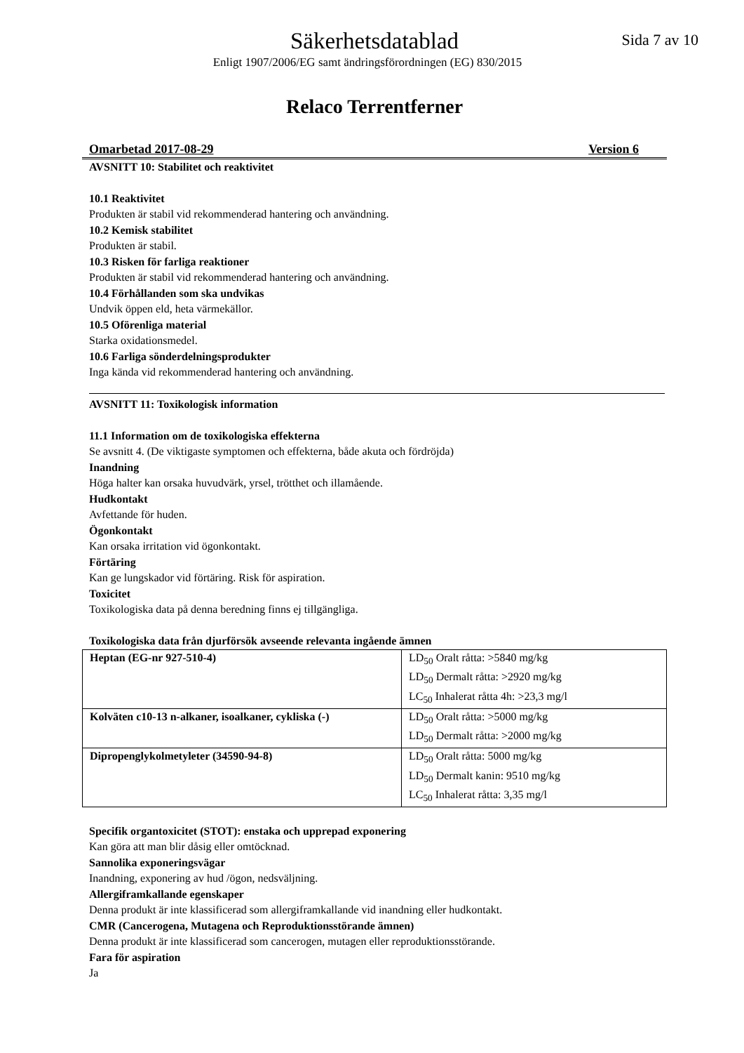Säkerhetsdatablad Sida 7 av 10
Enligt 1907/2006/EG samt ändringsförordningen (EG) 830/2015
Relaco Terrentferner
Omarbetad 2017-08-29 Version 6
AVSNITT 10: Stabilitet och reaktivitet
10.1 Reaktivitet
Produkten är stabil vid rekommenderad hantering och användning.
10.2 Kemisk stabilitet
Produkten är stabil.
10.3 Risken för farliga reaktioner
Produkten är stabil vid rekommenderad hantering och användning.
10.4 Förhållanden som ska undvikas
Undvik öppen eld, heta värmekällor.
10.5 Oförenliga material
Starka oxidationsmedel.
10.6 Farliga sönderdelningsprodukter
Inga kända vid rekommenderad hantering och användning.
AVSNITT 11: Toxikologisk information
11.1 Information om de toxikologiska effekterna
Se avsnitt 4. (De viktigaste symptomen och effekterna, både akuta och fördröjda)
Inandning
Höga halter kan orsaka huvudvärk, yrsel, trötthet och illamående.
Hudkontakt
Avfettande för huden.
Ögonkontakt
Kan orsaka irritation vid ögonkontakt.
Förtäring
Kan ge lungskador vid förtäring. Risk för aspiration.
Toxicitet
Toxikologiska data på denna beredning finns ej tillgängliga.
Toxikologiska data från djurförsök avseende relevanta ingående ämnen
| Heptan (EG-nr 927-510-4) | LD<sub>50</sub> Oralt råtta: >5840 mg/kg LD<sub>50</sub> Dermalt råtta: >2920 mg/kg LC<sub>50</sub> Inhalerat råtta 4h: >23,3 mg/l |
| Kolväten c10-13 n-alkaner, isoalkaner, cykliska (-) | LD<sub>50</sub> Oralt råtta: >5000 mg/kg LD<sub>50</sub> Dermalt råtta: >2000 mg/kg |
| Dipropenglykolmetyleter (34590-94-8) | LD<sub>50</sub> Oralt råtta: 5000 mg/kg LD<sub>50</sub> Dermalt kanin: 9510 mg/kg LC<sub>50</sub> Inhalerat råtta: 3,35 mg/l |
Specifik organtoxicitet (STOT): enstaka och upprepad exponering
Kan göra att man blir dåsig eller omtöcknad.
Sannolika exponeringsvägar
Inandning, exponering av hud /ögon, nedsväljning.
Allergiframkallande egenskaper
Denna produkt är inte klassificerad som allergiframkallande vid inandning eller hudkontakt.
CMR (Cancerogena, Mutagena och Reproduktionsstörande ämnen)
Denna produkt är inte klassificerad som cancerogen, mutagen eller reproduktionsstörande.
Fara för aspiration
Ja